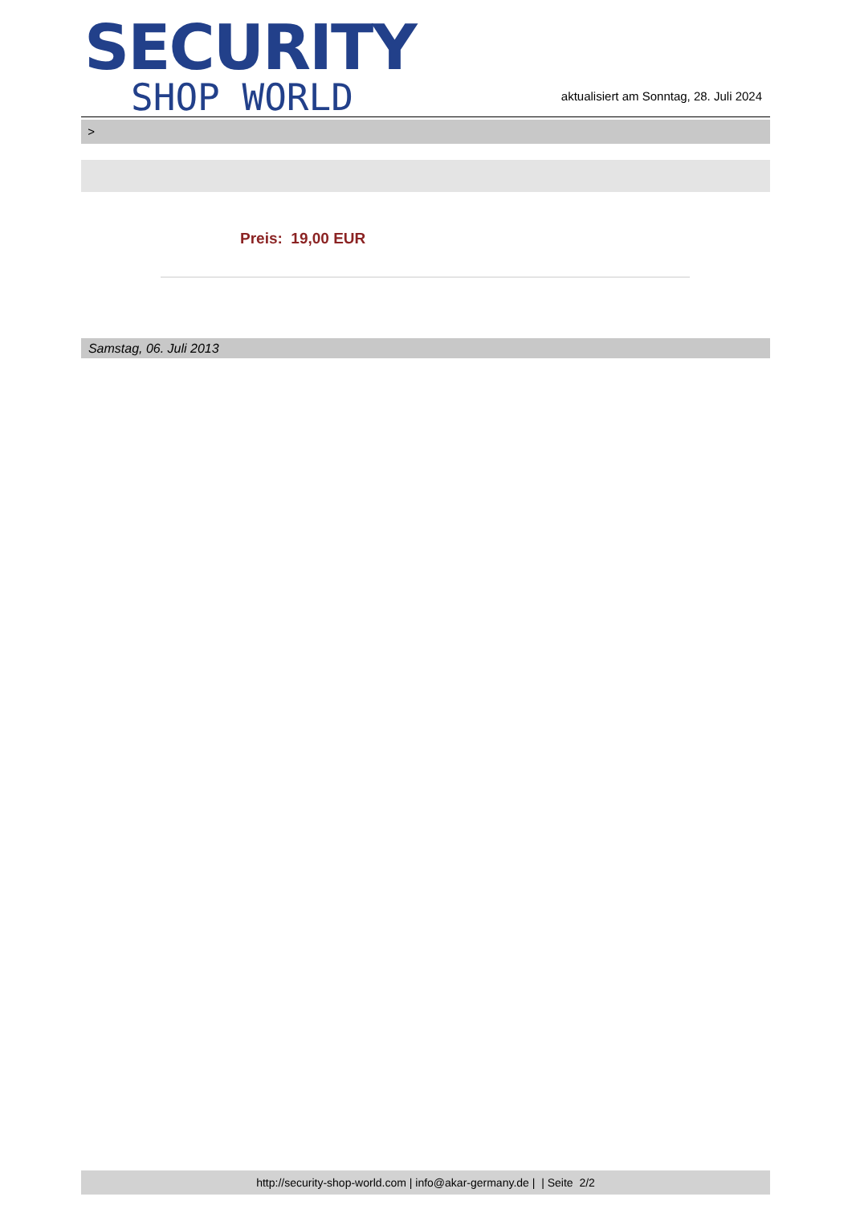SECURITY
SHOP WORLD
aktualisiert am Sonntag, 28. Juli 2024
>
Preis: 19,00 EUR
Samstag, 06. Juli 2013
http://security-shop-world.com | info@akar-germany.de | | Seite 2/2